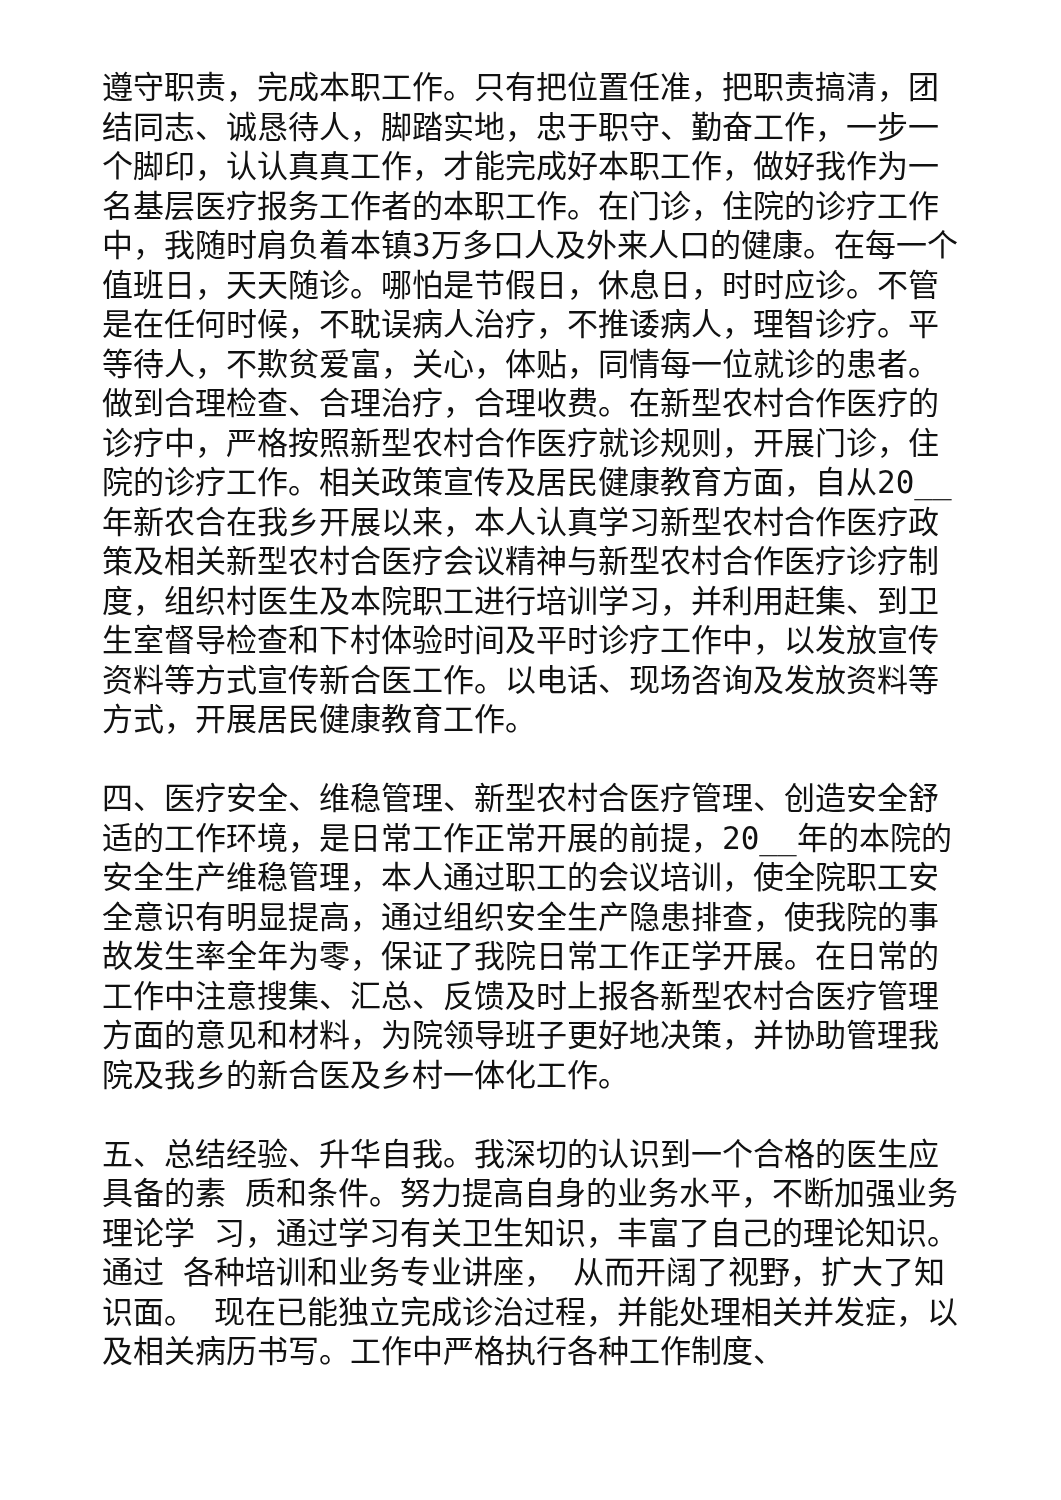遵守职责，完成本职工作。只有把位置任准，把职责搞清，团结同志、诚恳待人，脚踏实地，忠于职守、勤奋工作，一步一个脚印，认认真真工作，才能完成好本职工作，做好我作为一名基层医疗报务工作者的本职工作。在门诊，住院的诊疗工作中，我随时肩负着本镇3万多口人及外来人口的健康。在每一个值班日，天天随诊。哪怕是节假日，休息日，时时应诊。不管是在任何时候，不耽误病人治疗，不推诿病人，理智诊疗。平等待人，不欺贫爱富，关心，体贴，同情每一位就诊的患者。做到合理检查、合理治疗，合理收费。在新型农村合作医疗的诊疗中，严格按照新型农村合作医疗就诊规则，开展门诊，住院的诊疗工作。相关政策宣传及居民健康教育方面，自从20__年新农合在我乡开展以来，本人认真学习新型农村合作医疗政策及相关新型农村合医疗会议精神与新型农村合作医疗诊疗制度，组织村医生及本院职工进行培训学习，并利用赶集、到卫生室督导检查和下村体验时间及平时诊疗工作中，以发放宣传资料等方式宣传新合医工作。以电话、现场咨询及发放资料等方式，开展居民健康教育工作。
四、医疗安全、维稳管理、新型农村合医疗管理、创造安全舒适的工作环境，是日常工作正常开展的前提，20__年的本院的安全生产维稳管理，本人通过职工的会议培训，使全院职工安全意识有明显提高，通过组织安全生产隐患排查，使我院的事故发生率全年为零，保证了我院日常工作正学开展。在日常的工作中注意搜集、汇总、反馈及时上报各新型农村合医疗管理方面的意见和材料，为院领导班子更好地决策，并协助管理我院及我乡的新合医及乡村一体化工作。
五、总结经验、升华自我。我深切的认识到一个合格的医生应具备的素 质和条件。努力提高自身的业务水平，不断加强业务理论学 习，通过学习有关卫生知识，丰富了自己的理论知识。通过 各种培训和业务专业讲座， 从而开阔了视野，扩大了知识面。 现在已能独立完成诊治过程，并能处理相关并发症，以及相关病历书写。工作中严格执行各种工作制度、